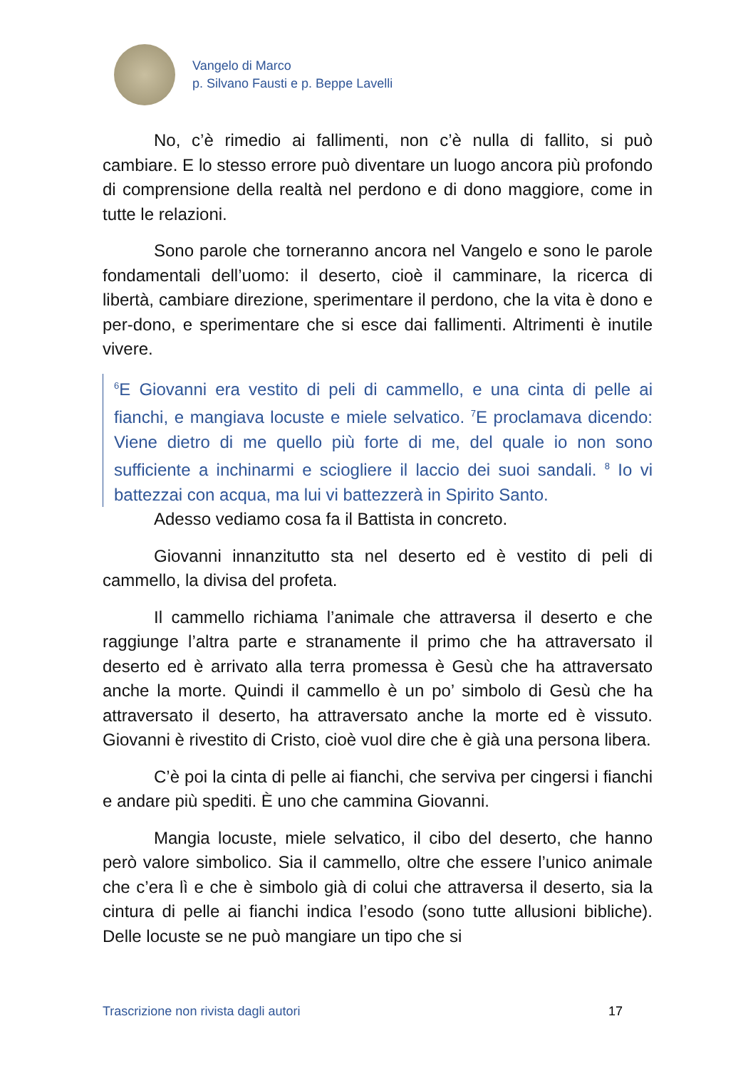Vangelo di Marco
p. Silvano Fausti e p. Beppe Lavelli
No, c’è rimedio ai fallimenti, non c’è nulla di fallito, si può cambiare. E lo stesso errore può diventare un luogo ancora più profondo di comprensione della realtà nel perdono e di dono maggiore, come in tutte le relazioni.
Sono parole che torneranno ancora nel Vangelo e sono le parole fondamentali dell’uomo: il deserto, cioè il camminare, la ricerca di libertà, cambiare direzione, sperimentare il perdono, che la vita è dono e per-dono, e sperimentare che si esce dai fallimenti. Altrimenti è inutile vivere.
<sup>6</sup> E Giovanni era vestito di peli di cammello, e una cinta di pelle ai fianchi, e mangiava locuste e miele selvatico. <sup>7</sup>E proclamava dicendo: Viene dietro di me quello più forte di me, del quale io non sono sufficiente a inchinarmi e sciogliere il laccio dei suoi sandali. <sup>8</sup> Io vi battezzai con acqua, ma lui vi battezzerà in Spirito Santo.
Adesso vediamo cosa fa il Battista in concreto.
Giovanni innanzitutto sta nel deserto ed è vestito di peli di cammello, la divisa del profeta.
Il cammello richiama l’animale che attraversa il deserto e che raggiunge l’altra parte e stranamente il primo che ha attraversato il deserto ed è arrivato alla terra promessa è Gesù che ha attraversato anche la morte. Quindi il cammello è un po’ simbolo di Gesù che ha attraversato il deserto, ha attraversato anche la morte ed è vissuto. Giovanni è rivestito di Cristo, cioè vuol dire che è già una persona libera.
C’è poi la cinta di pelle ai fianchi, che serviva per cingersi i fianchi e andare più spediti. È uno che cammina Giovanni.
Mangia locuste, miele selvatico, il cibo del deserto, che hanno però valore simbolico. Sia il cammello, oltre che essere l’unico animale che c’era lì e che è simbolo già di colui che attraversa il deserto, sia la cintura di pelle ai fianchi indica l’esodo (sono tutte allusioni bibliche). Delle locuste se ne può mangiare un tipo che si
Trascrizione non rivista dagli autori 17